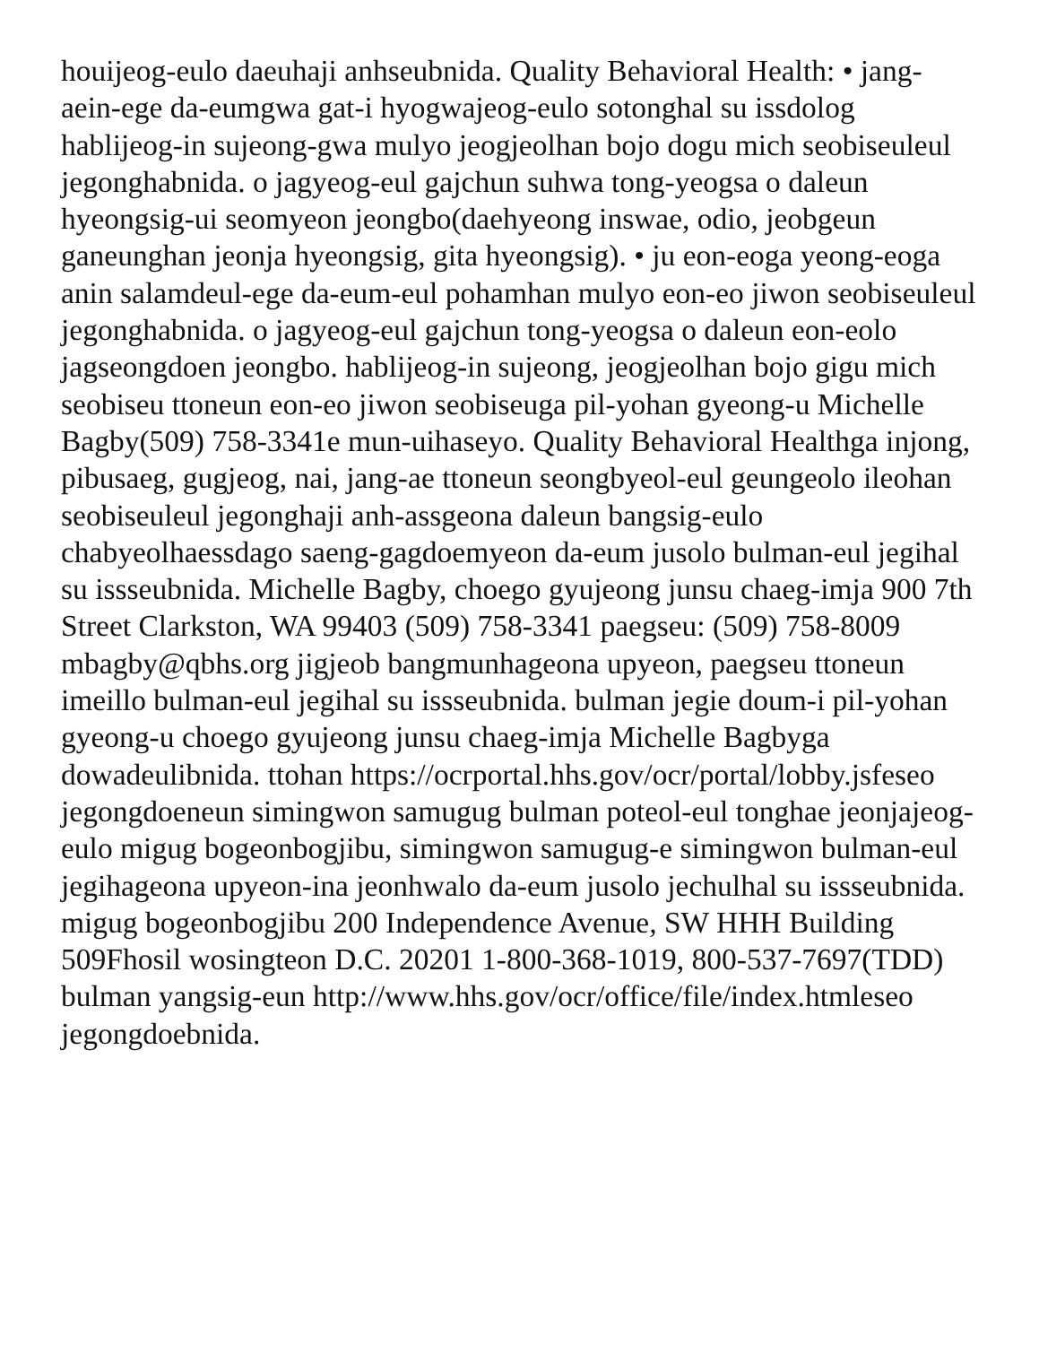houijeog-eulo daeuhaji anhseubnida. Quality Behavioral Health: • jang-aein-ege da-eumgwa gat-i hyogwajeog-eulo sotonghal su issdolog hablijeog-in sujeong-gwa mulyo jeogjeolhan bojo dogu mich seobiseuleul jegonghabnida. o jagyeog-eul gajchun suhwa tong-yeogsa o daleun hyeongsig-ui seomyeon jeongbo(daehyeong inswae, odio, jeobgeun ganeunghan jeonja hyeongsig, gita hyeongsig). • ju eon-eoga yeong-eoga anin salamdeul-ege da-eum-eul pohamhan mulyo eon-eo jiwon seobiseuleul jegonghabnida. o jagyeog-eul gajchun tong-yeogsa o daleun eon-eolo jagseongdoen jeongbo. hablijeog-in sujeong, jeogjeolhan bojo gigu mich seobiseu ttoneun eon-eo jiwon seobiseuga pil-yohan gyeong-u Michelle Bagby(509) 758-3341e mun-uihaseyo. Quality Behavioral Healthga injong, pibusaeg, gugjeog, nai, jang-ae ttoneun seongbyeol-eul geungeolo ileohan seobiseuleul jegonghaji anh-assgeona daleun bangsig-eulo chabyeolhaessdago saeng-gagdoemyeon da-eum jusolo bulman-eul jegihal su issseubnida. Michelle Bagby, choego gyujeong junsu chaeg-imja 900 7th Street Clarkston, WA 99403 (509) 758-3341 paegseu: (509) 758-8009 mbagby@qbhs.org jigjeob bangmunhageona upyeon, paegseu ttoneun imeillo bulman-eul jegihal su issseubnida. bulman jegie doum-i pil-yohan gyeong-u choego gyujeong junsu chaeg-imja Michelle Bagbyga dowadeulibnida. ttohan https://ocrportal.hhs.gov/ocr/portal/lobby.jsfeseo jegongdoeneun simingwon samugug bulman poteol-eul tonghae jeonjajeog-eulo migug bogeonbogjibu, simingwon samugug-e simingwon bulman-eul jegihageona upyeon-ina jeonhwalo da-eum jusolo jechulhal su issseubnida. migug bogeonbogjibu 200 Independence Avenue, SW HHH Building 509Fhosil wosingteon D.C. 20201 1-800-368-1019, 800-537-7697(TDD) bulman yangsig-eun http://www.hhs.gov/ocr/office/file/index.htmleseo jegongdoebnida.